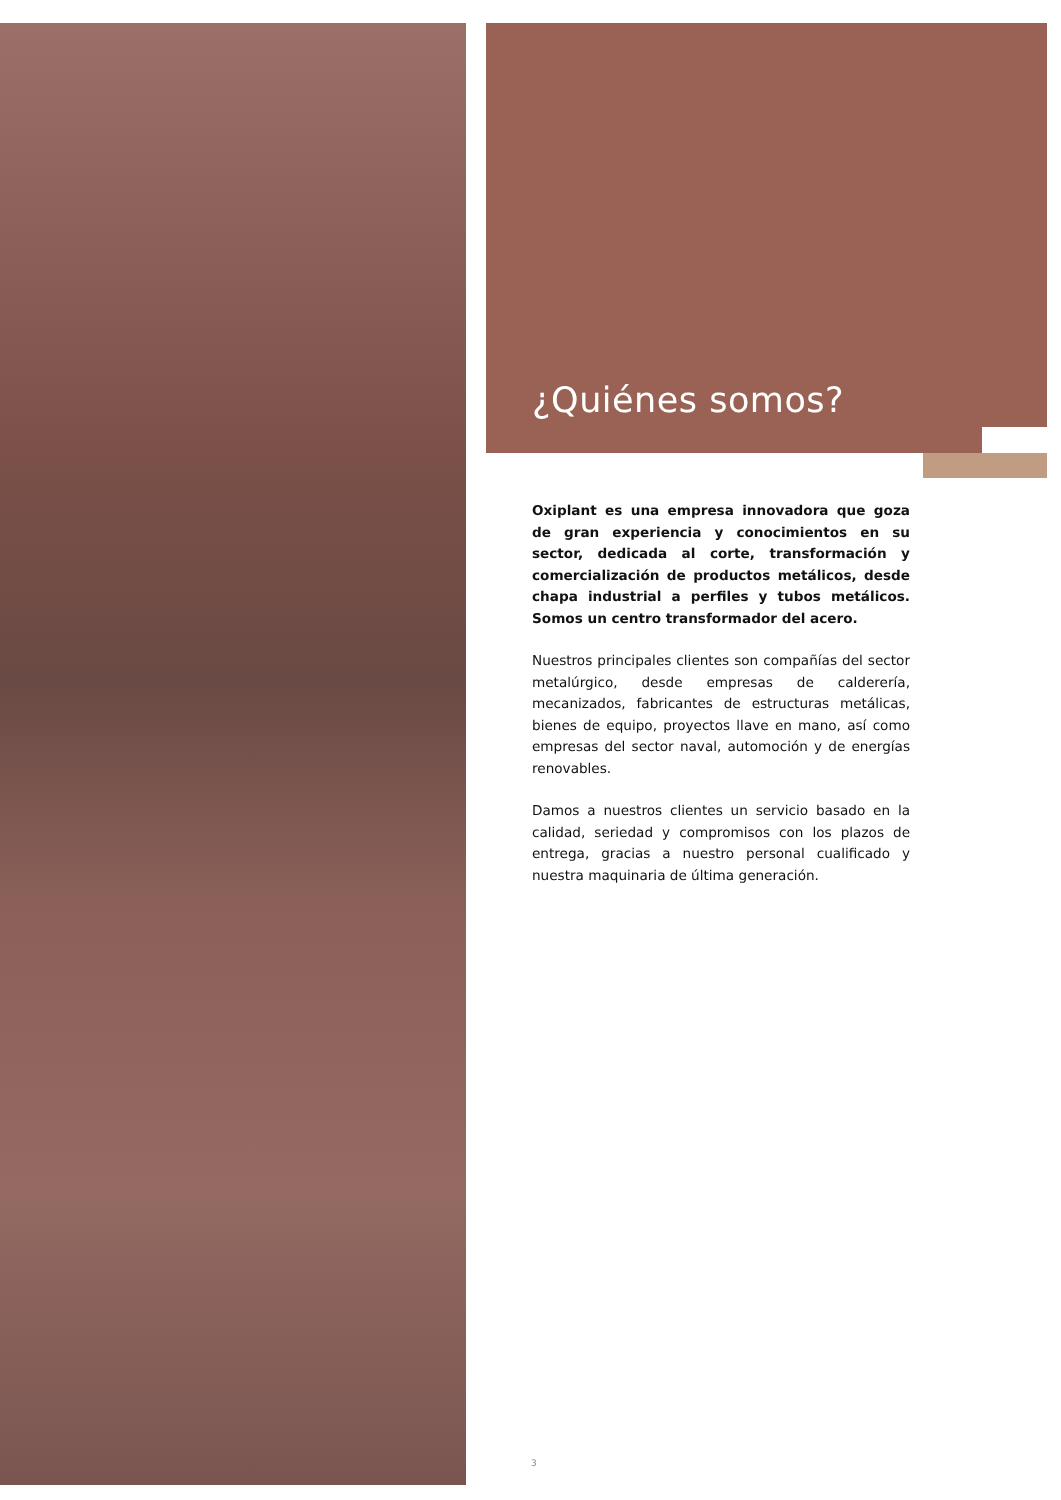¿Quiénes somos?
Oxiplant es una empresa innovadora que goza de gran experiencia y conocimientos en su sector, dedicada al corte, transformación y comercialización de productos metálicos, desde chapa industrial a perfiles y tubos metálicos. Somos un centro transformador del acero.
Nuestros principales clientes son compañías del sector metalúrgico, desde empresas de calderería, mecanizados, fabricantes de estructuras metálicas, bienes de equipo, proyectos llave en mano, así como empresas del sector naval, automoción y de energías renovables.
Damos a nuestros clientes un servicio basado en la calidad, seriedad y compromisos con los plazos de entrega, gracias a nuestro personal cualificado y nuestra maquinaria de última generación.
3